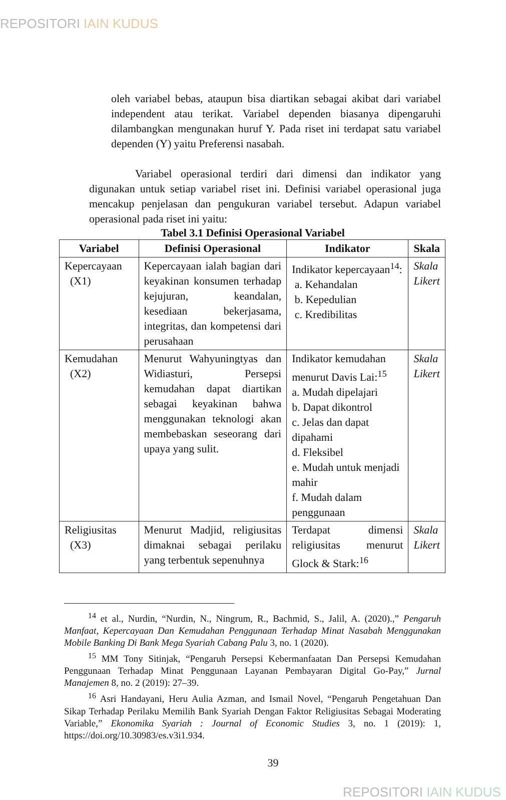REPOSITORI IAIN KUDUS
oleh variabel bebas, ataupun bisa diartikan sebagai akibat dari variabel independent atau terikat. Variabel dependen biasanya dipengaruhi dilambangkan mengunakan huruf Y. Pada riset ini terdapat satu variabel dependen (Y) yaitu Preferensi nasabah.
Variabel operasional terdiri dari dimensi dan indikator yang digunakan untuk setiap variabel riset ini. Definisi variabel operasional juga mencakup penjelasan dan pengukuran variabel tersebut. Adapun variabel operasional pada riset ini yaitu:
Tabel 3.1 Definisi Operasional Variabel
| Variabel | Definisi Operasional | Indikator | Skala |
| --- | --- | --- | --- |
| Kepercayaan (X1) | Kepercayaan ialah bagian dari keyakinan konsumen terhadap kejujuran, keandalan, kesediaan bekerjasama, integritas, dan kompetensi dari perusahaan | Indikator kepercayaan<sup>14</sup>: a. Kehandalan b. Kepedulian c. Kredibilitas | Skala Likert |
| Kemudahan (X2) | Menurut Wahyuningtyas dan Widiasturi, Persepsi kemudahan dapat diartikan sebagai keyakinan bahwa menggunakan teknologi akan membebaskan seseorang dari upaya yang sulit. | Indikator kemudahan menurut Davis Lai:<sup>15</sup> a. Mudah dipelajari b. Dapat dikontrol c. Jelas dan dapat dipahami d. Fleksibel e. Mudah untuk menjadi mahir f. Mudah dalam penggunaan | Skala Likert |
| Religiusitas (X3) | Menurut Madjid, religiusitas dimaknai sebagai perilaku yang terbentuk sepenuhnya | Terdapat dimensi religiusitas menurut Glock & Stark:<sup>16</sup> | Skala Likert |
<sup>14</sup> et al., Nurdin, “Nurdin, N., Ningrum, R., Bachmid, S., Jalil, A. (2020).,” Pengaruh Manfaat, Kepercayaan Dan Kemudahan Penggunaan Terhadap Minat Nasabah Menggunakan Mobile Banking Di Bank Mega Syariah Cabang Palu 3, no. 1 (2020).
<sup>15</sup> MM Tony Sitinjak, “Pengaruh Persepsi Kebermanfaatan Dan Persepsi Kemudahan Penggunaan Terhadap Minat Penggunaan Layanan Pembayaran Digital Go-Pay,” Jurnal Manajemen 8, no. 2 (2019): 27–39.
<sup>16</sup> Asri Handayani, Heru Aulia Azman, and Ismail Novel, “Pengaruh Pengetahuan Dan Sikap Terhadap Perilaku Memilih Bank Syariah Dengan Faktor Religiusitas Sebagai Moderating Variable,” Ekonomika Syariah : Journal of Economic Studies 3, no. 1 (2019): 1, https://doi.org/10.30983/es.v3i1.934.
39
REPOSITORI IAIN KUDUS